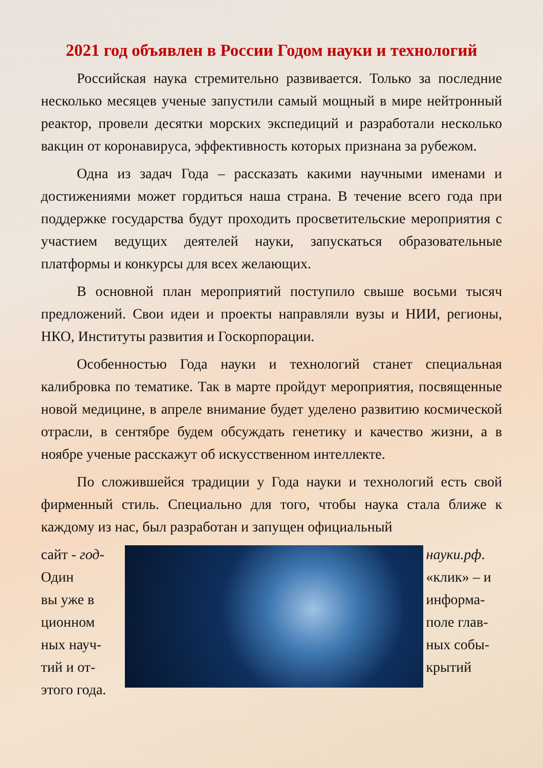2021 год объявлен в России Годом науки и технологий
Российская наука стремительно развивается. Только за последние несколько месяцев ученые запустили самый мощный в мире нейтронный реактор, провели десятки морских экспедиций и разработали несколько вакцин от коронавируса, эффективность которых признана за рубежом.
Одна из задач Года – рассказать какими научными именами и достижениями может гордиться наша страна. В течение всего года при поддержке государства будут проходить просветительские мероприятия с участием ведущих деятелей науки, запускаться образовательные платформы и конкурсы для всех желающих.
В основной план мероприятий поступило свыше восьми тысяч предложений. Свои идеи и проекты направляли вузы и НИИ, регионы, НКО, Институты развития и Госкорпорации.
Особенностью Года науки и технологий станет специальная калибровка по тематике. Так в марте пройдут мероприятия, посвященные новой медицине, в апреле внимание будет уделено развитию космической отрасли, в сентябре будем обсуждать генетику и качество жизни, а в ноябре ученые расскажут об искусственном интеллекте.
По сложившейся традиции у Года науки и технологий есть свой фирменный стиль. Специально для того, чтобы наука стала ближе к каждому из нас, был разработан и запущен официальный
сайт - год-
Один
вы уже в
ционном
ных науч-
тий и от-
этого года.
науки.рф.
«клик» – и
информа-
поле глав-
ных собы-
крытий